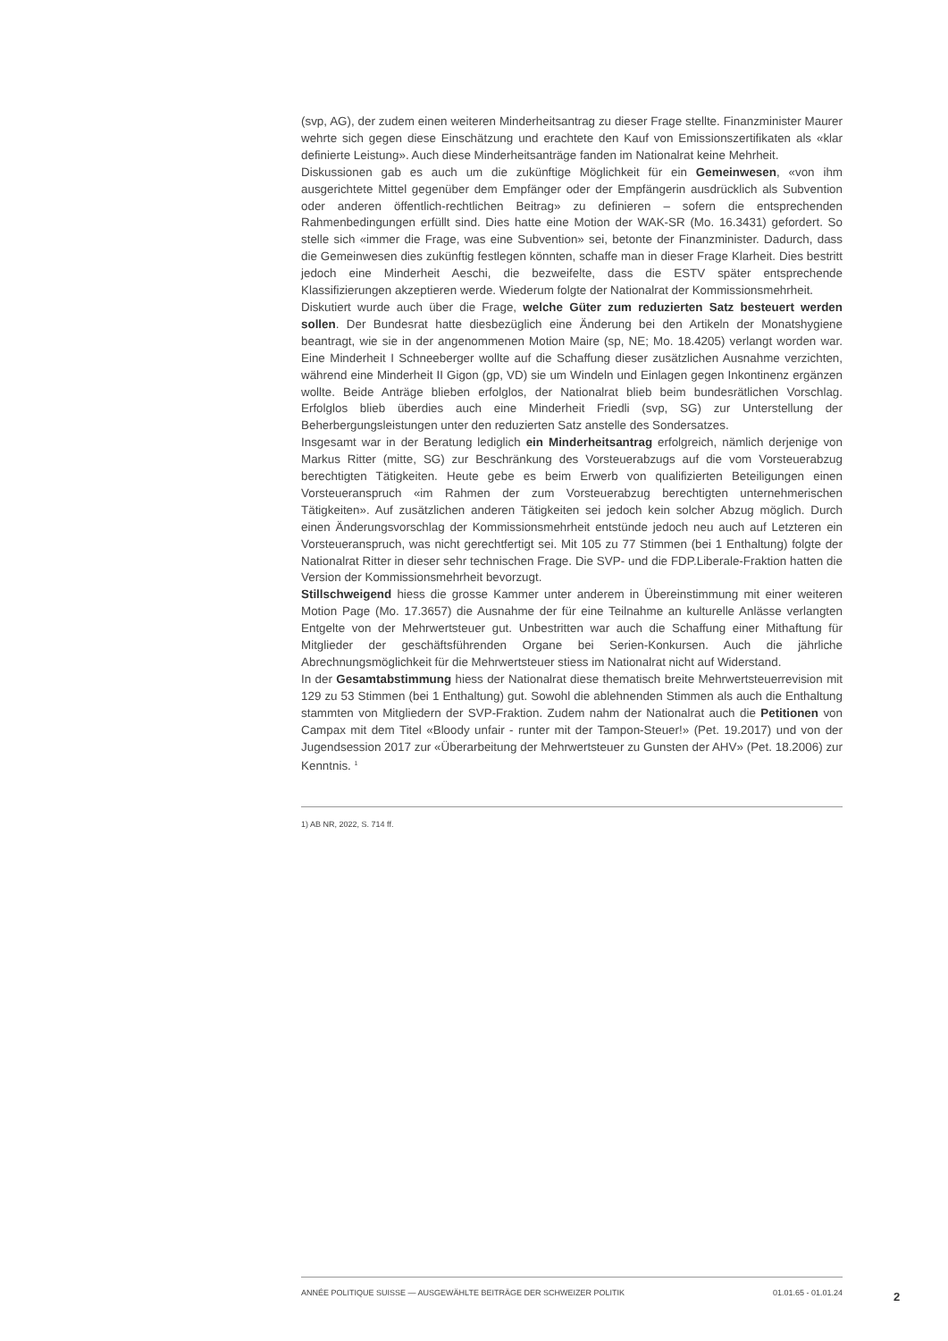(svp, AG), der zudem einen weiteren Minderheitsantrag zu dieser Frage stellte. Finanzminister Maurer wehrte sich gegen diese Einschätzung und erachtete den Kauf von Emissionszertifikaten als «klar definierte Leistung». Auch diese Minderheitsanträge fanden im Nationalrat keine Mehrheit.
Diskussionen gab es auch um die zukünftige Möglichkeit für ein Gemeinwesen, «von ihm ausgerichtete Mittel gegenüber dem Empfänger oder der Empfängerin ausdrücklich als Subvention oder anderen öffentlich-rechtlichen Beitrag» zu definieren – sofern die entsprechenden Rahmenbedingungen erfüllt sind. Dies hatte eine Motion der WAK-SR (Mo. 16.3431) gefordert. So stelle sich «immer die Frage, was eine Subvention» sei, betonte der Finanzminister. Dadurch, dass die Gemeinwesen dies zukünftig festlegen könnten, schaffe man in dieser Frage Klarheit. Dies bestritt jedoch eine Minderheit Aeschi, die bezweifelte, dass die ESTV später entsprechende Klassifizierungen akzeptieren werde. Wiederum folgte der Nationalrat der Kommissionsmehrheit.
Diskutiert wurde auch über die Frage, welche Güter zum reduzierten Satz besteuert werden sollen. Der Bundesrat hatte diesbezüglich eine Änderung bei den Artikeln der Monatshygiene beantragt, wie sie in der angenommenen Motion Maire (sp, NE; Mo. 18.4205) verlangt worden war. Eine Minderheit I Schneeberger wollte auf die Schaffung dieser zusätzlichen Ausnahme verzichten, während eine Minderheit II Gigon (gp, VD) sie um Windeln und Einlagen gegen Inkontinenz ergänzen wollte. Beide Anträge blieben erfolglos, der Nationalrat blieb beim bundesrätlichen Vorschlag. Erfolglos blieb überdies auch eine Minderheit Friedli (svp, SG) zur Unterstellung der Beherbergungsleistungen unter den reduzierten Satz anstelle des Sondersatzes.
Insgesamt war in der Beratung lediglich ein Minderheitsantrag erfolgreich, nämlich derjenige von Markus Ritter (mitte, SG) zur Beschränkung des Vorsteuerabzugs auf die vom Vorsteuerabzug berechtigten Tätigkeiten. Heute gebe es beim Erwerb von qualifizierten Beteiligungen einen Vorsteueranspruch «im Rahmen der zum Vorsteuerabzug berechtigten unternehmerischen Tätigkeiten». Auf zusätzlichen anderen Tätigkeiten sei jedoch kein solcher Abzug möglich. Durch einen Änderungsvorschlag der Kommissionsmehrheit entstünde jedoch neu auch auf Letzteren ein Vorsteueranspruch, was nicht gerechtfertigt sei. Mit 105 zu 77 Stimmen (bei 1 Enthaltung) folgte der Nationalrat Ritter in dieser sehr technischen Frage. Die SVP- und die FDP.Liberale-Fraktion hatten die Version der Kommissionsmehrheit bevorzugt.
Stillschweigend hiess die grosse Kammer unter anderem in Übereinstimmung mit einer weiteren Motion Page (Mo. 17.3657) die Ausnahme der für eine Teilnahme an kulturelle Anlässe verlangten Entgelte von der Mehrwertsteuer gut. Unbestritten war auch die Schaffung einer Mithaftung für Mitglieder der geschäftsführenden Organe bei Serien-Konkursen. Auch die jährliche Abrechnungsmöglichkeit für die Mehrwertsteuer stiess im Nationalrat nicht auf Widerstand.
In der Gesamtabstimmung hiess der Nationalrat diese thematisch breite Mehrwertsteuerrevision mit 129 zu 53 Stimmen (bei 1 Enthaltung) gut. Sowohl die ablehnenden Stimmen als auch die Enthaltung stammten von Mitgliedern der SVP-Fraktion. Zudem nahm der Nationalrat auch die Petitionen von Campax mit dem Titel «Bloody unfair - runter mit der Tampon-Steuer!» (Pet. 19.2017) und von der Jugendsession 2017 zur «Überarbeitung der Mehrwertsteuer zu Gunsten der AHV» (Pet. 18.2006) zur Kenntnis. <sup>1</sup>
1) AB NR, 2022, S. 714 ff.
ANNÉE POLITIQUE SUISSE — AUSGEWÄHLTE BEITRÄGE DER SCHWEIZER POLITIK 01.01.65 - 01.01.24
2